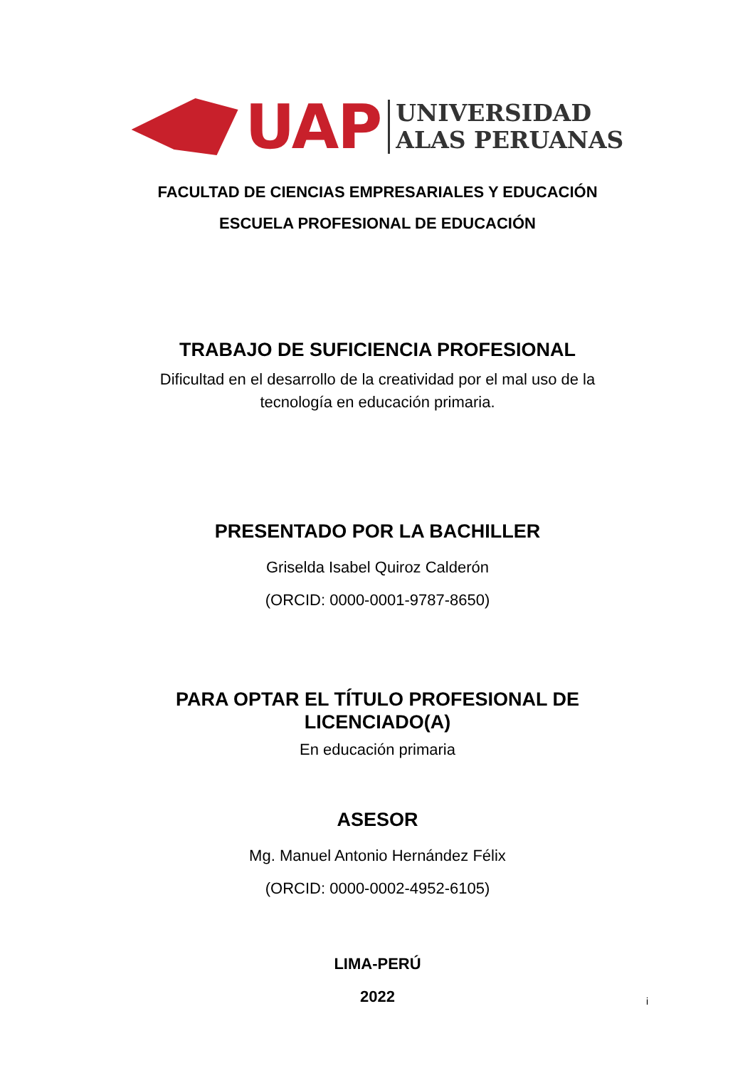UAP
UNIVERSIDAD
ALAS PERUANAS
FACULTAD DE CIENCIAS EMPRESARIALES Y EDUCACIÓN
ESCUELA PROFESIONAL DE EDUCACIÓN
TRABAJO DE SUFICIENCIA PROFESIONAL
Dificultad en el desarrollo de la creatividad por el mal uso de la
tecnología en educación primaria.
PRESENTADO POR LA BACHILLER
Griselda Isabel Quiroz Calderón
(ORCID: 0000-0001-9787-8650)
PARA OPTAR EL TÍTULO PROFESIONAL DE
LICENCIADO(A)
En educación primaria
ASESOR
Mg. Manuel Antonio Hernández Félix
(ORCID: 0000-0002-4952-6105)
LIMA-PERÚ
2022
i